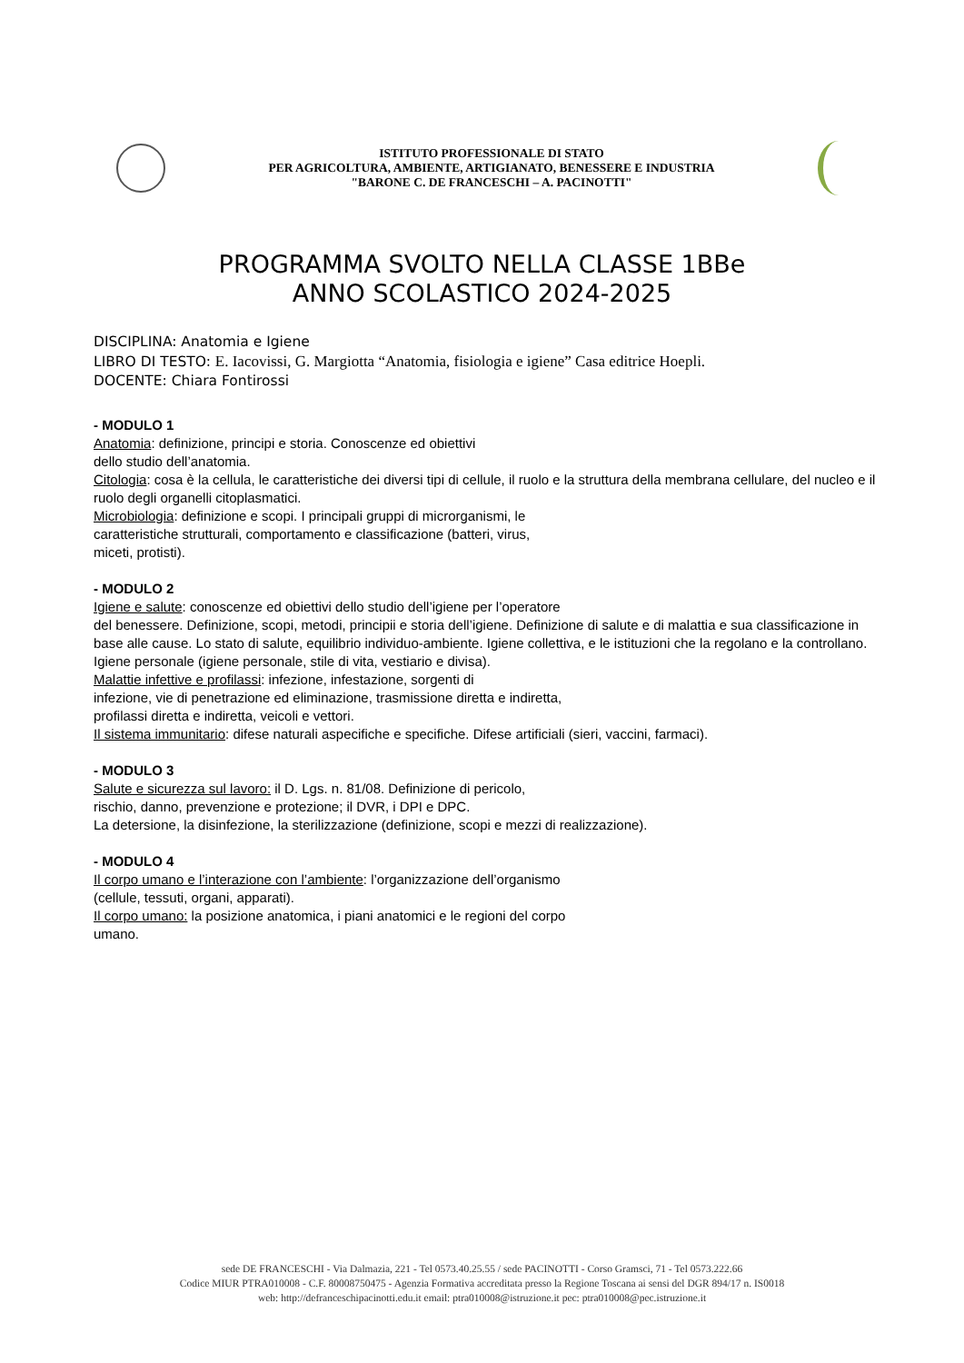ISTITUTO PROFESSIONALE DI STATO
PER AGRICOLTURA, AMBIENTE, ARTIGIANATO, BENESSERE E INDUSTRIA
"BARONE C. DE FRANCESCHI – A. PACINOTTI"
PROGRAMMA SVOLTO NELLA CLASSE 1BBe
ANNO SCOLASTICO 2024-2025
DISCIPLINA: Anatomia e Igiene
LIBRO DI TESTO: E. Iacovissi, G. Margiotta “Anatomia, fisiologia e igiene” Casa editrice Hoepli.
DOCENTE: Chiara Fontirossi
- MODULO 1
Anatomia: definizione, principi e storia. Conoscenze ed obiettivi
dello studio dell’anatomia.
Citologia: cosa è la cellula, le caratteristiche dei diversi tipi di cellule, il ruolo e la struttura della membrana cellulare, del nucleo e il ruolo degli organelli citoplasmatici.
Microbiologia: definizione e scopi. I principali gruppi di microrganismi, le
caratteristiche strutturali, comportamento e classificazione (batteri, virus,
miceti, protisti).
- MODULO 2
Igiene e salute: conoscenze ed obiettivi dello studio dell’igiene per l’operatore
del benessere. Definizione, scopi, metodi, principii e storia dell’igiene. Definizione di salute e di malattia e sua classificazione in base alle cause. Lo stato di salute, equilibrio individuo-ambiente. Igiene collettiva, e le istituzioni che la regolano e la controllano. Igiene personale (igiene personale, stile di vita, vestiario e divisa).
Malattie infettive e profilassi: infezione, infestazione, sorgenti di
infezione, vie di penetrazione ed eliminazione, trasmissione diretta e indiretta,
profilassi diretta e indiretta, veicoli e vettori.
Il sistema immunitario: difese naturali aspecifiche e specifiche. Difese artificiali (sieri, vaccini, farmaci).
- MODULO 3
Salute e sicurezza sul lavoro: il D. Lgs. n. 81/08. Definizione di pericolo,
rischio, danno, prevenzione e protezione; il DVR, i DPI e DPC.
La detersione, la disinfezione, la sterilizzazione (definizione, scopi e mezzi di realizzazione).
- MODULO 4
Il corpo umano e l’interazione con l’ambiente: l’organizzazione dell’organismo
(cellule, tessuti, organi, apparati).
Il corpo umano: la posizione anatomica, i piani anatomici e le regioni del corpo
umano.
sede DE FRANCESCHI - Via Dalmazia, 221 - Tel 0573.40.25.55 / sede PACINOTTI - Corso Gramsci, 71 - Tel 0573.222.66
Codice MIUR PTRA010008 - C.F. 80008750475 - Agenzia Formativa accreditata presso la Regione Toscana ai sensi del DGR 894/17 n. IS0018
web: http://defranceschipacinotti.edu.it email: ptra010008@istruzione.it pec: ptra010008@pec.istruzione.it